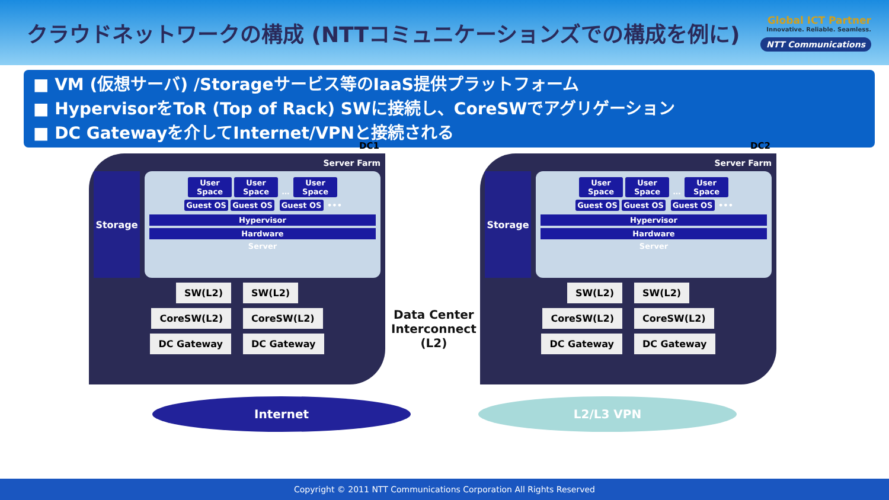クラウドネットワークの構成 (NTTコミュニケーションズでの構成を例に)
Global ICT Partner
Innovative. Reliable. Seamless.
NTT Communications
■ VM (仮想サーバ) /Storageサービス等のIaaS提供プラットフォーム
■ HypervisorをToR (Top of Rack) SWに接続し、CoreSWでアグリゲーション
■ DC Gatewayを介してInternet/VPNと接続される
DC1
Server Farm
Storage
User Space User Space … User Space
Guest OS Guest OS Guest OS •••
Hypervisor
Hardware
Server
SW(L2) SW(L2)
CoreSW(L2) CoreSW(L2)
DC Gateway DC Gateway
DC2
Server Farm
Storage
User Space User Space … User Space
Guest OS Guest OS Guest OS •••
Hypervisor
Hardware
Server
SW(L2) SW(L2)
CoreSW(L2) CoreSW(L2)
DC Gateway DC Gateway
Data Center
Interconnect
(L2)
Internet L2/L3 VPN
Copyright © 2011 NTT Communications Corporation All Rights Reserved